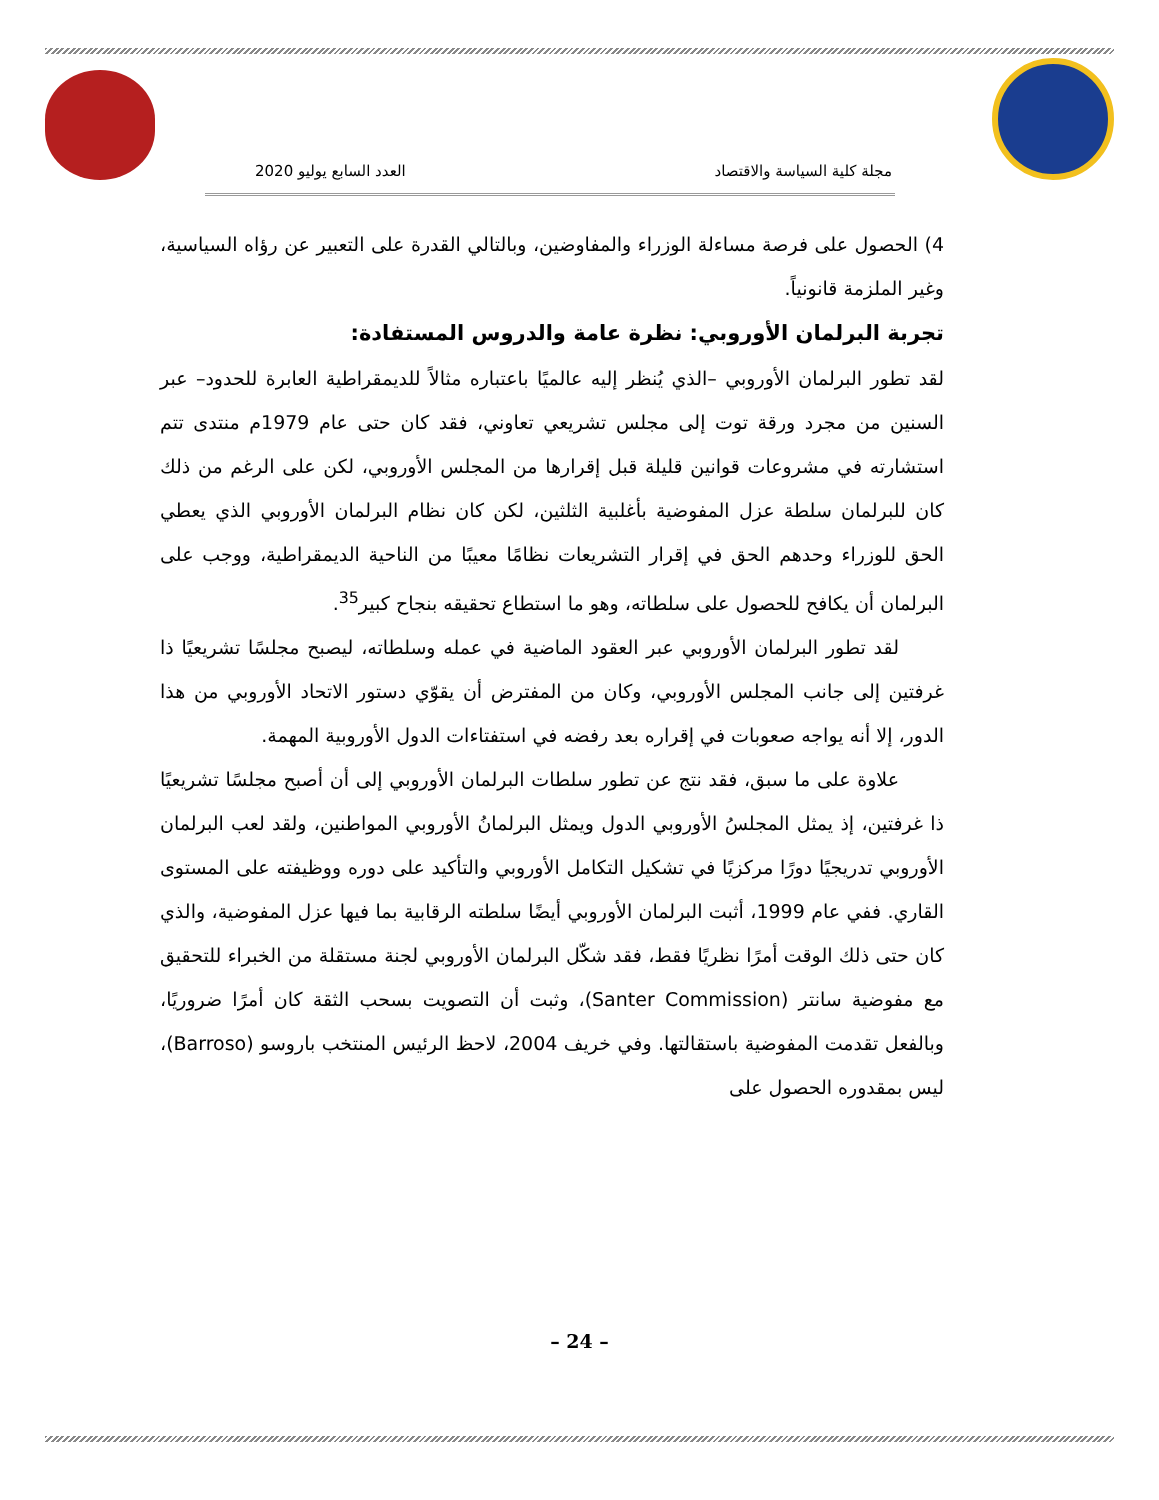مجلة كلية السياسة والاقتصاد العدد السابع يوليو 2020
4) الحصول على فرصة مساءلة الوزراء والمفاوضين، وبالتالي القدرة على التعبير عن رؤاه السياسية، وغير الملزمة قانونياً.
تجربة البرلمان الأوروبي: نظرة عامة والدروس المستفادة:
لقد تطور البرلمان الأوروبي –الذي يُنظر إليه عالميًا باعتباره مثالاً للديمقراطية العابرة للحدود– عبر السنين من مجرد ورقة توت إلى مجلس تشريعي تعاوني، فقد كان حتى عام 1979م منتدى تتم استشارته في مشروعات قوانين قليلة قبل إقرارها من المجلس الأوروبي، لكن على الرغم من ذلك كان للبرلمان سلطة عزل المفوضية بأغلبية الثلثين، لكن كان نظام البرلمان الأوروبي الذي يعطي الحق للوزراء وحدهم الحق في إقرار التشريعات نظامًا معيبًا من الناحية الديمقراطية، ووجب على البرلمان أن يكافح للحصول على سلطاته، وهو ما استطاع تحقيقه بنجاح كبير<sup>35</sup>.
لقد تطور البرلمان الأوروبي عبر العقود الماضية في عمله وسلطاته، ليصبح مجلسًا تشريعيًا ذا غرفتين إلى جانب المجلس الأوروبي، وكان من المفترض أن يقوّي دستور الاتحاد الأوروبي من هذا الدور، إلا أنه يواجه صعوبات في إقراره بعد رفضه في استفتاءات الدول الأوروبية المهمة.
علاوة على ما سبق، فقد نتج عن تطور سلطات البرلمان الأوروبي إلى أن أصبح مجلسًا تشريعيًا ذا غرفتين، إذ يمثل المجلسُ الأوروبي الدول ويمثل البرلمانُ الأوروبي المواطنين، ولقد لعب البرلمان الأوروبي تدريجيًا دورًا مركزيًا في تشكيل التكامل الأوروبي والتأكيد على دوره ووظيفته على المستوى القاري. ففي عام 1999، أثبت البرلمان الأوروبي أيضًا سلطته الرقابية بما فيها عزل المفوضية، والذي كان حتى ذلك الوقت أمرًا نظريًا فقط، فقد شكّل البرلمان الأوروبي لجنة مستقلة من الخبراء للتحقيق مع مفوضية سانتر (Santer Commission)، وثبت أن التصويت بسحب الثقة كان أمرًا ضروريًا، وبالفعل تقدمت المفوضية باستقالتها. وفي خريف 2004، لاحظ الرئيس المنتخب باروسو (Barroso)، ليس بمقدوره الحصول على
– 24 –